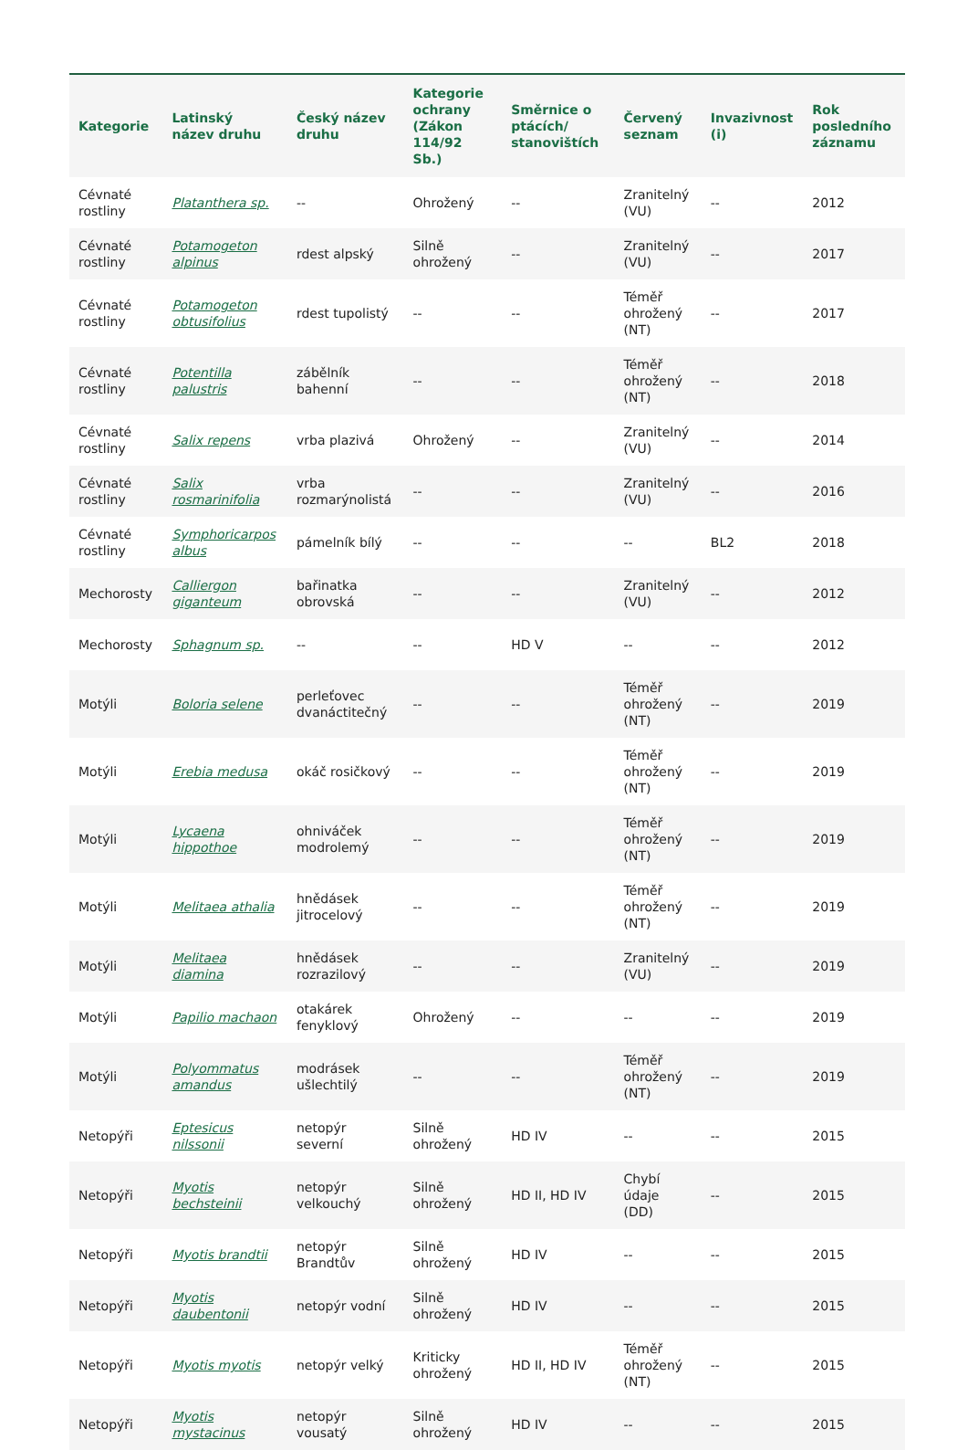| Kategorie | Latinský název druhu | Český název druhu | Kategorie ochrany (Zákon 114/92 Sb.) | Směrnice o ptácích/ stanovištích | Červený seznam | Invazivnost (i) | Rok posledního záznamu |
| --- | --- | --- | --- | --- | --- | --- | --- |
| Cévnaté rostliny | Platanthera sp. | -- | Ohrožený | -- | Zranitelný (VU) | -- | 2012 |
| Cévnaté rostliny | Potamogeton alpinus | rdest alpský | Silně ohrožený | -- | Zranitelný (VU) | -- | 2017 |
| Cévnaté rostliny | Potamogeton obtusifolius | rdest tupolistý | -- | -- | Téměř ohrožený (NT) | -- | 2017 |
| Cévnaté rostliny | Potentilla palustris | zábělník bahenní | -- | -- | Téměř ohrožený (NT) | -- | 2018 |
| Cévnaté rostliny | Salix repens | vrba plazivá | Ohrožený | -- | Zranitelný (VU) | -- | 2014 |
| Cévnaté rostliny | Salix rosmarinifolia | vrba rozmarýnolistá | -- | -- | Zranitelný (VU) | -- | 2016 |
| Cévnaté rostliny | Symphoricarpos albus | pámelník bílý | -- | -- | -- | BL2 | 2018 |
| Mechorosty | Calliergon giganteum | bařinatka obrovská | -- | -- | Zranitelný (VU) | -- | 2012 |
| Mechorosty | Sphagnum sp. | -- | -- | HD V | -- | -- | 2012 |
| Motýli | Boloria selene | perleťovec dvanáctitečný | -- | -- | Téměř ohrožený (NT) | -- | 2019 |
| Motýli | Erebia medusa | okáč rosičkový | -- | -- | Téměř ohrožený (NT) | -- | 2019 |
| Motýli | Lycaena hippothoe | ohniváček modrolemý | -- | -- | Téměř ohrožený (NT) | -- | 2019 |
| Motýli | Melitaea athalia | hnědásek jitrocelový | -- | -- | Téměř ohrožený (NT) | -- | 2019 |
| Motýli | Melitaea diamina | hnědásek rozrazilový | -- | -- | Zranitelný (VU) | -- | 2019 |
| Motýli | Papilio machaon | otakárek fenyklový | Ohrožený | -- | -- | -- | 2019 |
| Motýli | Polyommatus amandus | modrásek ušlechtilý | -- | -- | Téměř ohrožený (NT) | -- | 2019 |
| Netopýři | Eptesicus nilssonii | netopýr severní | Silně ohrožený | HD IV | -- | -- | 2015 |
| Netopýři | Myotis bechsteinii | netopýr velkouchý | Silně ohrožený | HD II, HD IV | Chybí údaje (DD) | -- | 2015 |
| Netopýři | Myotis brandtii | netopýr Brandtův | Silně ohrožený | HD IV | -- | -- | 2015 |
| Netopýři | Myotis daubentonii | netopýr vodní | Silně ohrožený | HD IV | -- | -- | 2015 |
| Netopýři | Myotis myotis | netopýr velký | Kriticky ohrožený | HD II, HD IV | Téměř ohrožený (NT) | -- | 2015 |
| Netopýři | Myotis mystacinus | netopýr vousatý | Silně ohrožený | HD IV | -- | -- | 2015 |